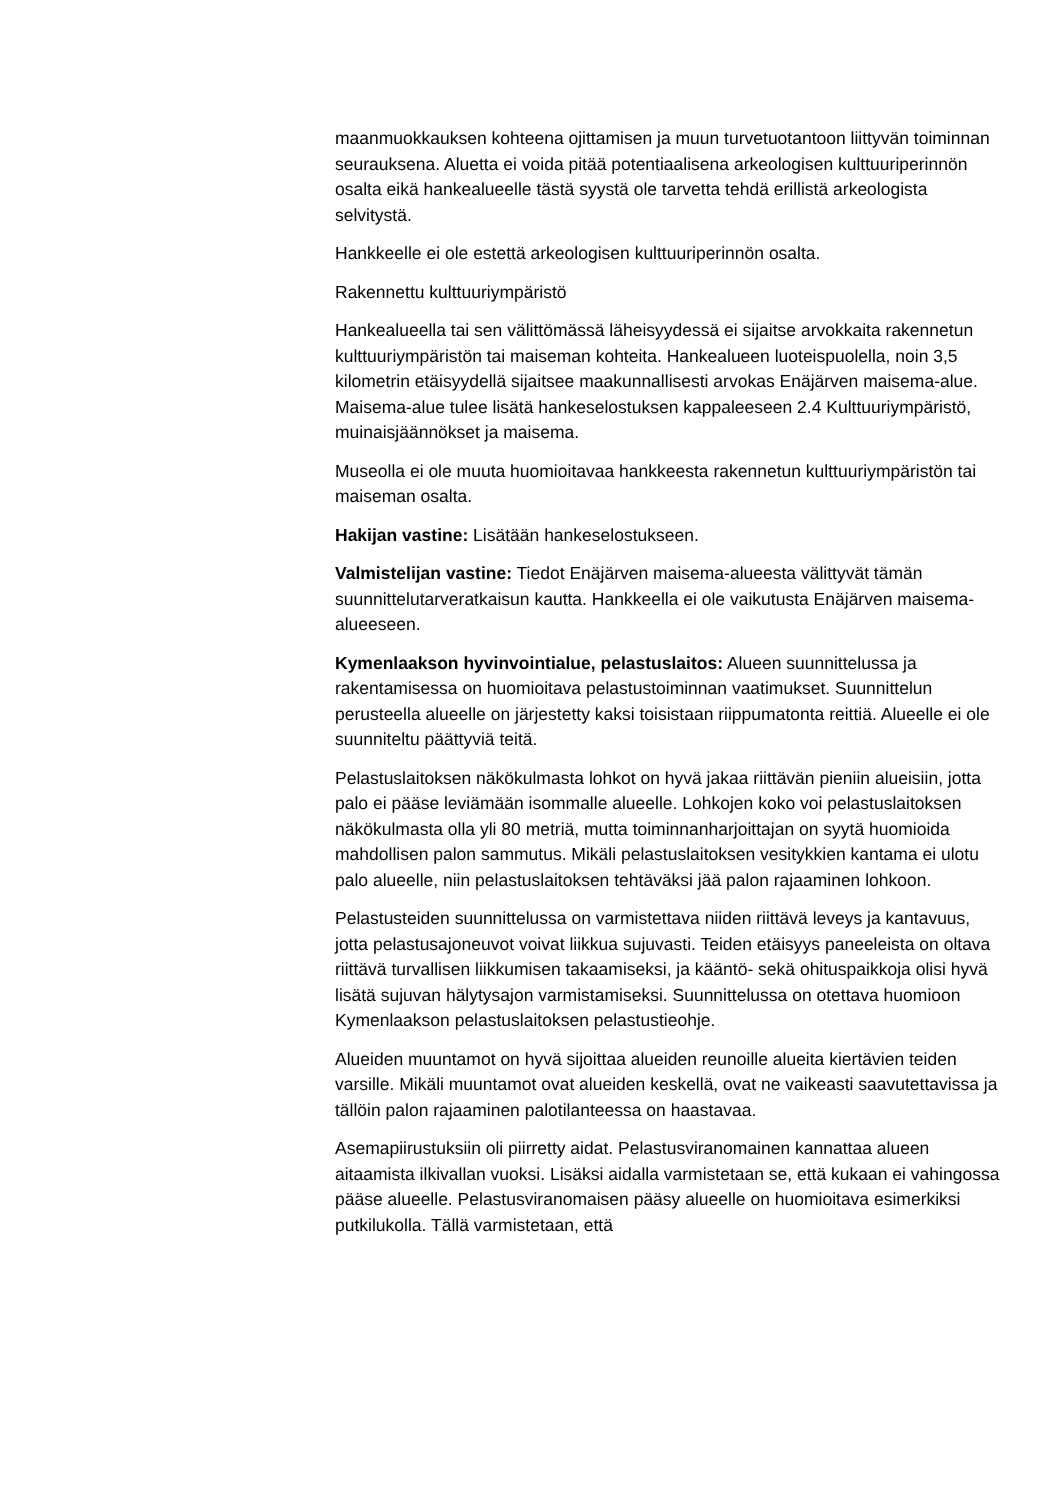maanmuokkauksen kohteena ojittamisen ja muun turvetuotantoon liittyvän toiminnan seurauksena. Aluetta ei voida pitää potentiaalisena arkeologisen kulttuuriperinnön osalta eikä hankealueelle tästä syystä ole tarvetta tehdä erillistä arkeologista selvitystä.
Hankkeelle ei ole estettä arkeologisen kulttuuriperinnön osalta.
Rakennettu kulttuuriympäristö
Hankealueella tai sen välittömässä läheisyydessä ei sijaitse arvokkaita rakennetun kulttuuriympäristön tai maiseman kohteita. Hankealueen luoteispuolella, noin 3,5 kilometrin etäisyydellä sijaitsee maakunnallisesti arvokas Enäjärven maisema-alue. Maisema-alue tulee lisätä hankeselostuksen kappaleeseen 2.4 Kulttuuriympäristö, muinaisjäännökset ja maisema.
Museolla ei ole muuta huomioitavaa hankkeesta rakennetun kulttuuriympäristön tai maiseman osalta.
Hakijan vastine: Lisätään hankeselostukseen.
Valmistelijan vastine: Tiedot Enäjärven maisema-alueesta välittyvät tämän suunnittelutarveratkaisun kautta. Hankkeella ei ole vaikutusta Enäjärven maisema-alueeseen.
Kymenlaakson hyvinvointialue, pelastuslaitos: Alueen suunnittelussa ja rakentamisessa on huomioitava pelastustoiminnan vaatimukset. Suunnittelun perusteella alueelle on järjestetty kaksi toisistaan riippumatonta reittiä. Alueelle ei ole suunniteltu päättyviä teitä.
Pelastuslaitoksen näkökulmasta lohkot on hyvä jakaa riittävän pieniin alueisiin, jotta palo ei pääse leviämään isommalle alueelle. Lohkojen koko voi pelastuslaitoksen näkökulmasta olla yli 80 metriä, mutta toiminnanharjoittajan on syytä huomioida mahdollisen palon sammutus. Mikäli pelastuslaitoksen vesitykkien kantama ei ulotu palo alueelle, niin pelastuslaitoksen tehtäväksi jää palon rajaaminen lohkoon.
Pelastusteiden suunnittelussa on varmistettava niiden riittävä leveys ja kantavuus, jotta pelastusajoneuvot voivat liikkua sujuvasti. Teiden etäisyys paneeleista on oltava riittävä turvallisen liikkumisen takaamiseksi, ja kääntö- sekä ohituspaikkoja olisi hyvä lisätä sujuvan hälytysajon varmistamiseksi. Suunnittelussa on otettava huomioon Kymenlaakson pelastuslaitoksen pelastustieohje.
Alueiden muuntamot on hyvä sijoittaa alueiden reunoille alueita kiertävien teiden varsille. Mikäli muuntamot ovat alueiden keskellä, ovat ne vaikeasti saavutettavissa ja tällöin palon rajaaminen palotilanteessa on haastavaa.
Asemapiirustuksiin oli piirretty aidat. Pelastusviranomainen kannattaa alueen aitaamista ilkivallan vuoksi. Lisäksi aidalla varmistetaan se, että kukaan ei vahingossa pääse alueelle. Pelastusviranomaisen pääsy alueelle on huomioitava esimerkiksi putkilukolla. Tällä varmistetaan, että